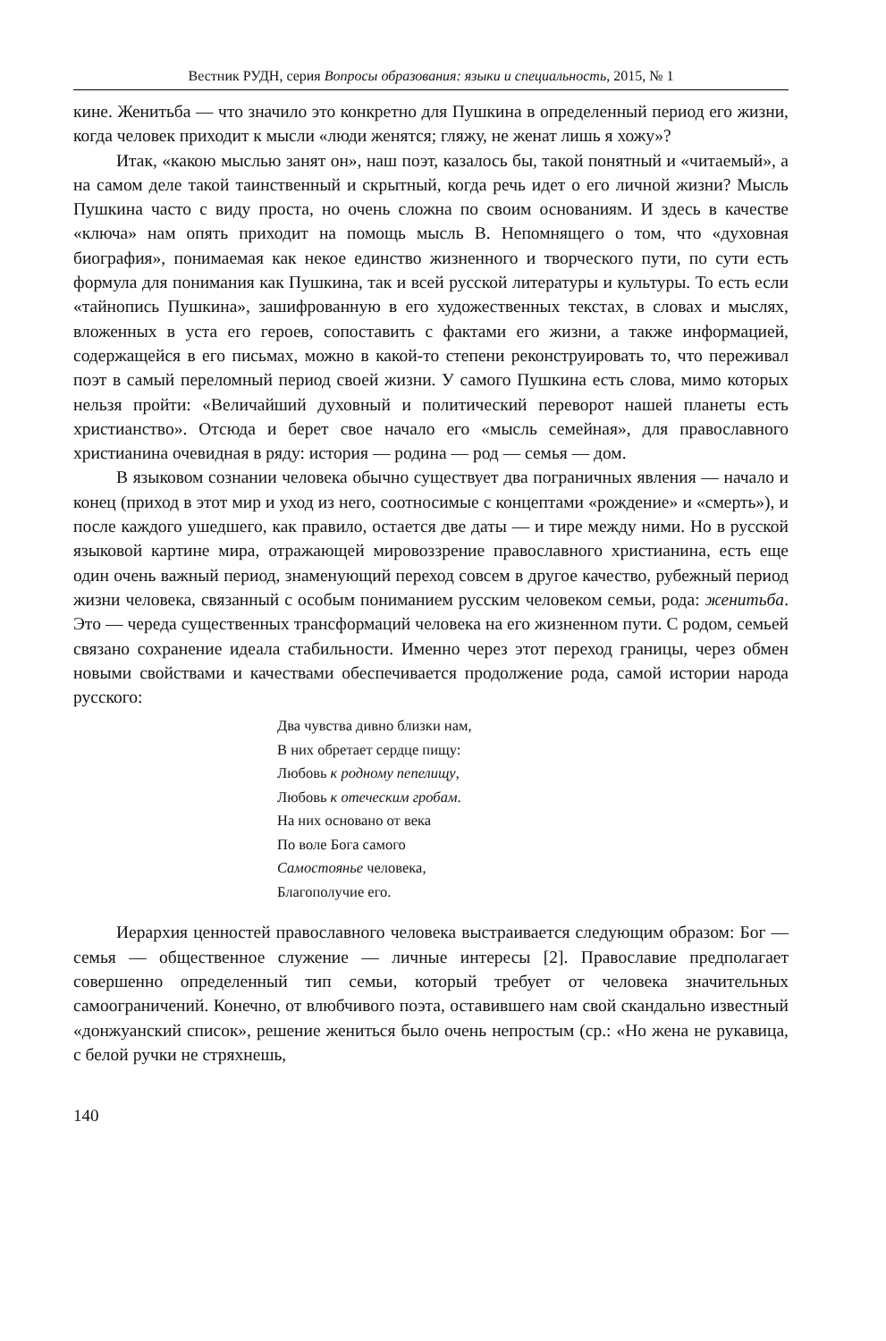Вестник РУДН, серия Вопросы образования: языки и специальность, 2015, № 1
кине. Женитьба — что значило это конкретно для Пушкина в определенный период его жизни, когда человек приходит к мысли «люди женятся; гляжу, не женат лишь я хожу»?
Итак, «какою мыслью занят он», наш поэт, казалось бы, такой понятный и «читаемый», а на самом деле такой таинственный и скрытный, когда речь идет о его личной жизни? Мысль Пушкина часто с виду проста, но очень сложна по своим основаниям. И здесь в качестве «ключа» нам опять приходит на помощь мысль В. Непомнящего о том, что «духовная биография», понимаемая как некое единство жизненного и творческого пути, по сути есть формула для понимания как Пушкина, так и всей русской литературы и культуры. То есть если «тайнопись Пушкина», зашифрованную в его художественных текстах, в словах и мыслях, вложенных в уста его героев, сопоставить с фактами его жизни, а также информацией, содержащейся в его письмах, можно в какой-то степени реконструировать то, что переживал поэт в самый переломный период своей жизни. У самого Пушкина есть слова, мимо которых нельзя пройти: «Величайший духовный и политический переворот нашей планеты есть христианство». Отсюда и берет свое начало его «мысль семейная», для православного христианина очевидная в ряду: история — родина — род — семья — дом.
В языковом сознании человека обычно существует два пограничных явления — начало и конец (приход в этот мир и уход из него, соотносимые с концептами «рождение» и «смерть»), и после каждого ушедшего, как правило, остается две даты — и тире между ними. Но в русской языковой картине мира, отражающей мировоззрение православного христианина, есть еще один очень важный период, знаменующий переход совсем в другое качество, рубежный период жизни человека, связанный с особым пониманием русским человеком семьи, рода: женитьба. Это — череда существенных трансформаций человека на его жизненном пути. С родом, семьей связано сохранение идеала стабильности. Именно через этот переход границы, через обмен новыми свойствами и качествами обеспечивается продолжение рода, самой истории народа русского:
Два чувства дивно близки нам,
В них обретает сердце пищу:
Любовь к родному пепелищу,
Любовь к отеческим гробам.
На них основано от века
По воле Бога самого
Самостоянье человека,
Благополучие его.
Иерархия ценностей православного человека выстраивается следующим образом: Бог — семья — общественное служение — личные интересы [2]. Православие предполагает совершенно определенный тип семьи, который требует от человека значительных самоограничений. Конечно, от влюбчивого поэта, оставившего нам свой скандально известный «донжуанский список», решение жениться было очень непростым (ср.: «Но жена не рукавица, с белой ручки не стряхнешь,
140